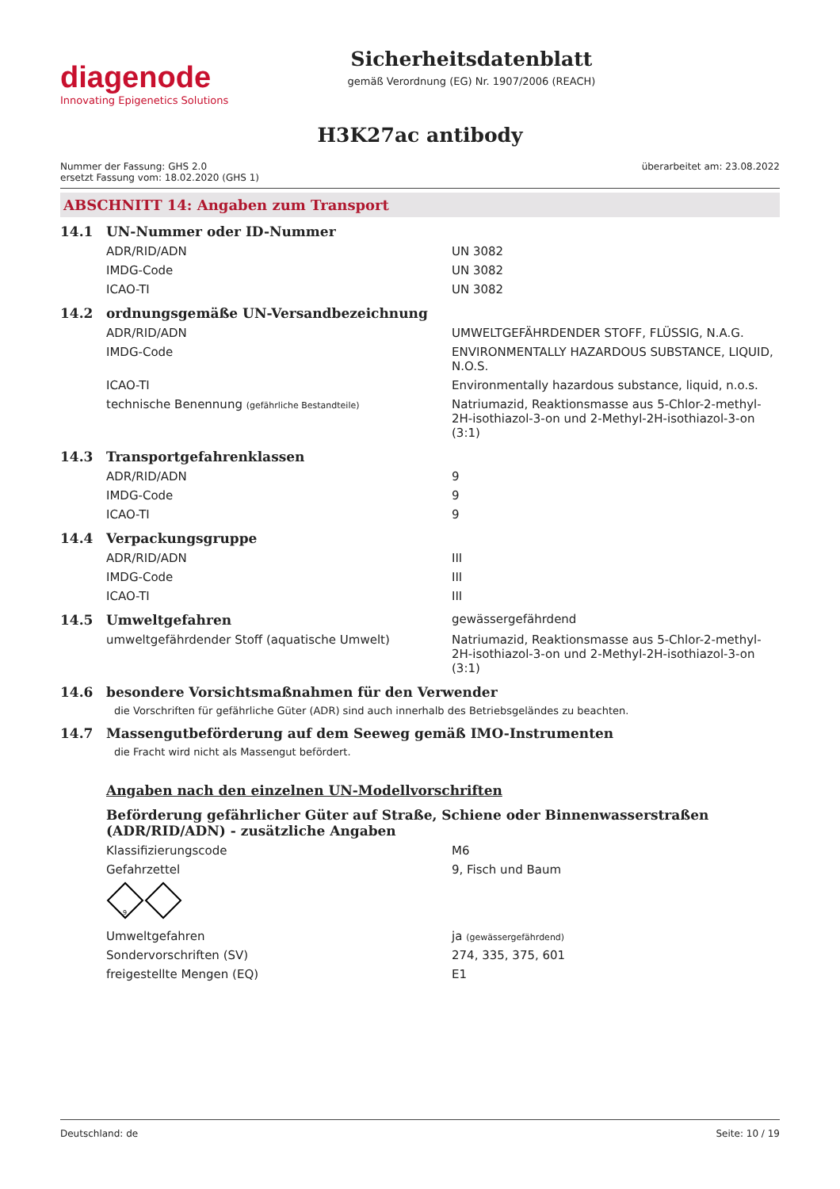diagenode
Innovating Epigenetics Solutions
Sicherheitsdatenblatt
gemäß Verordnung (EG) Nr. 1907/2006 (REACH)
H3K27ac antibody
Nummer der Fassung: GHS 2.0
ersetzt Fassung vom: 18.02.2020 (GHS 1)
überarbeitet am: 23.08.2022
ABSCHNITT 14: Angaben zum Transport
| 14.1 | UN-Nummer oder ID-Nummer | |
| | ADR/RID/ADN | UN 3082 |
| | IMDG-Code | UN 3082 |
| | ICAO-TI | UN 3082 |
| 14.2 | ordnungsgemäße UN-Versandbezeichnung | |
| | ADR/RID/ADN | UMWELTGEFÄHRDENDER STOFF, FLÜSSIG, N.A.G. |
| | IMDG-Code | ENVIRONMENTALLY HAZARDOUS SUBSTANCE, LIQUID, N.O.S. |
| | ICAO-TI | Environmentally hazardous substance, liquid, n.o.s. |
| | technische Benennung (gefährliche Bestandteile) | Natriumazid, Reaktionsmasse aus 5-Chlor-2-methyl-2H-isothiazol-3-on und 2-Methyl-2H-isothiazol-3-on (3:1) |
| 14.3 | Transportgefahrenklassen | |
| | ADR/RID/ADN | 9 |
| | IMDG-Code | 9 |
| | ICAO-TI | 9 |
| 14.4 | Verpackungsgruppe | |
| | ADR/RID/ADN | III |
| | IMDG-Code | III |
| | ICAO-TI | III |
| 14.5 | Umweltgefahren | gewässergefährdend |
| | umweltgefährdender Stoff (aquatische Umwelt) | Natriumazid, Reaktionsmasse aus 5-Chlor-2-methyl-2H-isothiazol-3-on und 2-Methyl-2H-isothiazol-3-on (3:1) |
| 14.6 | besondere Vorsichtsmaßnahmen für den Verwender | |
| | die Vorschriften für gefährliche Güter (ADR) sind auch innerhalb des Betriebsgeländes zu beachten. | |
| 14.7 | Massengutbeförderung auf dem Seeweg gemäß IMO-Instrumenten | |
| | die Fracht wird nicht als Massengut befördert. | |
| | Angaben nach den einzelnen UN-Modellvorschriften | |
| | Beförderung gefährlicher Güter auf Straße, Schiene oder Binnenwasserstraßen (ADR/RID/ADN) - zusätzliche Angaben | |
| | Klassifizierungscode | M6 |
| | Gefahrzettel | 9, Fisch und Baum |
| | 9 | |
| | Umweltgefahren | ja (gewässergefährdend) |
| | Sondervorschriften (SV) | 274, 335, 375, 601 |
| | freigestellte Mengen (EQ) | E1 |
Deutschland: de Seite: 10 / 19